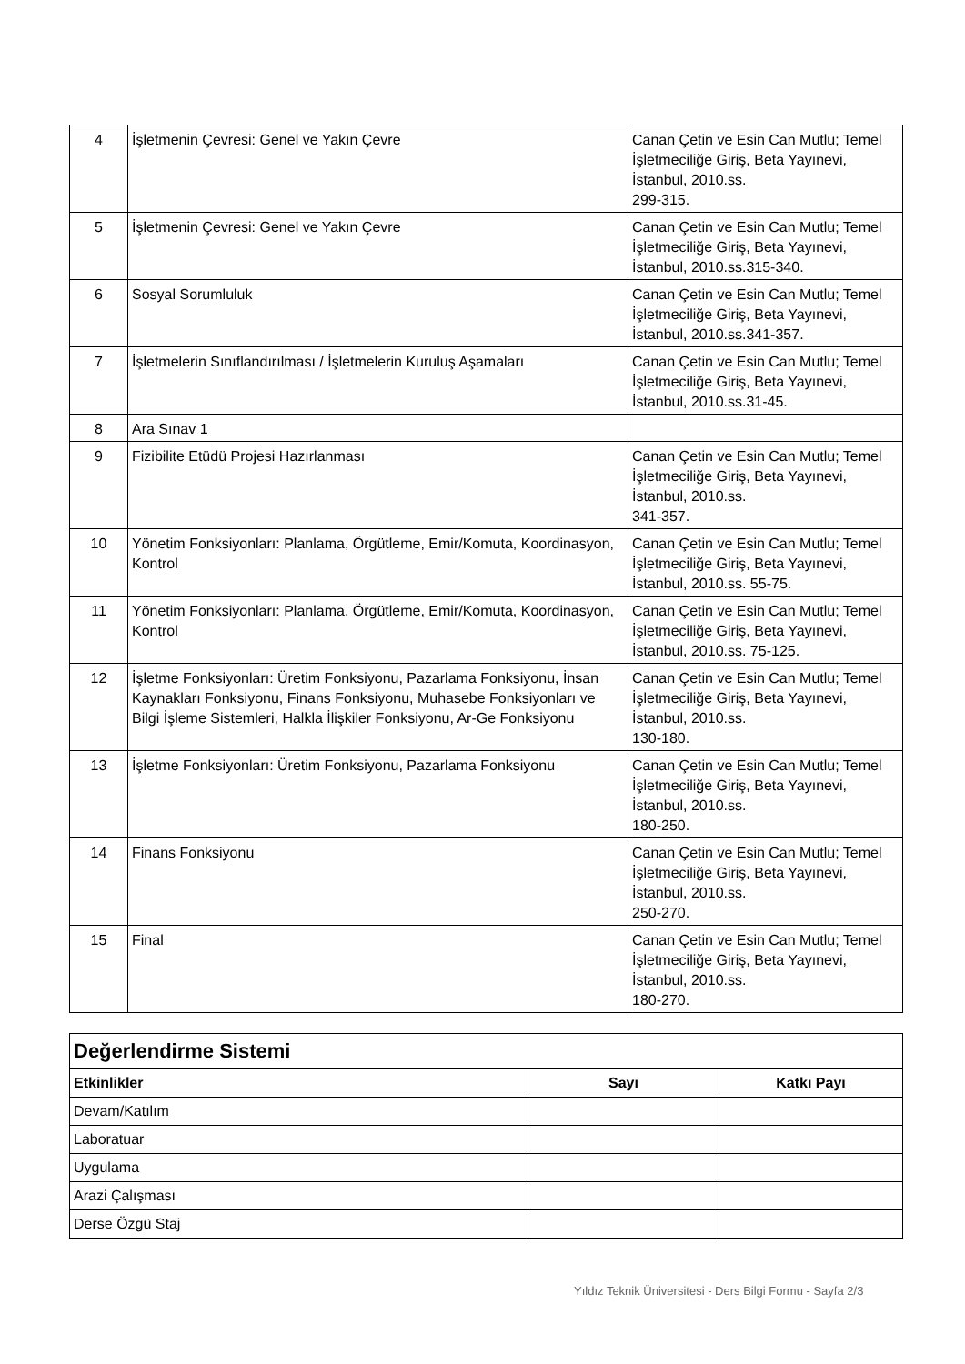| 4 | İşletmenin Çevresi: Genel ve Yakın Çevre | Canan Çetin ve Esin Can Mutlu; Temel İşletmeciliğe Giriş, Beta Yayınevi, İstanbul, 2010.ss. 299-315. |
| 5 | İşletmenin Çevresi: Genel ve Yakın Çevre | Canan Çetin ve Esin Can Mutlu; Temel İşletmeciliğe Giriş, Beta Yayınevi, İstanbul, 2010.ss.315-340. |
| 6 | Sosyal Sorumluluk | Canan Çetin ve Esin Can Mutlu; Temel İşletmeciliğe Giriş, Beta Yayınevi, İstanbul, 2010.ss.341-357. |
| 7 | İşletmelerin Sınıflandırılması / İşletmelerin Kuruluş Aşamaları | Canan Çetin ve Esin Can Mutlu; Temel İşletmeciliğe Giriş, Beta Yayınevi, İstanbul, 2010.ss.31-45. |
| 8 | Ara Sınav 1 | |
| 9 | Fizibilite Etüdü Projesi Hazırlanması | Canan Çetin ve Esin Can Mutlu; Temel İşletmeciliğe Giriş, Beta Yayınevi, İstanbul, 2010.ss. 341-357. |
| 10 | Yönetim Fonksiyonları: Planlama, Örgütleme, Emir/Komuta, Koordinasyon, Kontrol | Canan Çetin ve Esin Can Mutlu; Temel İşletmeciliğe Giriş, Beta Yayınevi, İstanbul, 2010.ss. 55-75. |
| 11 | Yönetim Fonksiyonları: Planlama, Örgütleme, Emir/Komuta, Koordinasyon, Kontrol | Canan Çetin ve Esin Can Mutlu; Temel İşletmeciliğe Giriş, Beta Yayınevi, İstanbul, 2010.ss. 75-125. |
| 12 | İşletme Fonksiyonları: Üretim Fonksiyonu, Pazarlama Fonksiyonu, İnsan Kaynakları Fonksiyonu, Finans Fonksiyonu, Muhasebe Fonksiyonları ve Bilgi İşleme Sistemleri, Halkla İlişkiler Fonksiyonu, Ar-Ge Fonksiyonu | Canan Çetin ve Esin Can Mutlu; Temel İşletmeciliğe Giriş, Beta Yayınevi, İstanbul, 2010.ss. 130-180. |
| 13 | İşletme Fonksiyonları: Üretim Fonksiyonu, Pazarlama Fonksiyonu | Canan Çetin ve Esin Can Mutlu; Temel İşletmeciliğe Giriş, Beta Yayınevi, İstanbul, 2010.ss. 180-250. |
| 14 | Finans Fonksiyonu | Canan Çetin ve Esin Can Mutlu; Temel İşletmeciliğe Giriş, Beta Yayınevi, İstanbul, 2010.ss. 250-270. |
| 15 | Final | Canan Çetin ve Esin Can Mutlu; Temel İşletmeciliğe Giriş, Beta Yayınevi, İstanbul, 2010.ss. 180-270. |
| Değerlendirme Sistemi | | |
| Etkinlikler | Sayı | Katkı Payı |
| Devam/Katılım | | |
| Laboratuar | | |
| Uygulama | | |
| Arazi Çalışması | | |
| Derse Özgü Staj | | |
Yıldız Teknik Üniversitesi - Ders Bilgi Formu - Sayfa 2/3